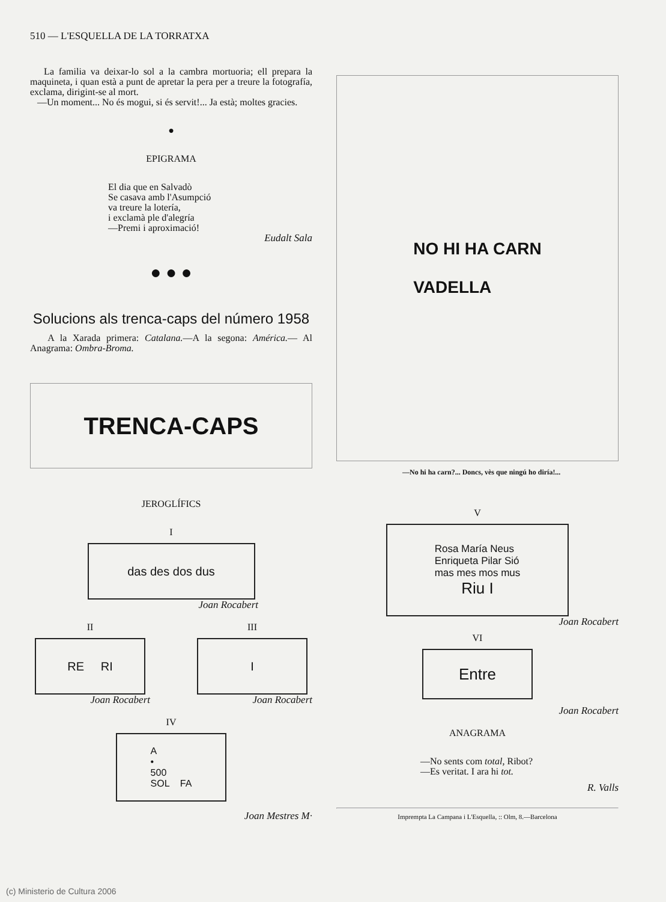510 — L'ESQUELLA DE LA TORRATXA
La familia va deixar-lo sol a la cambra mortuoria; ell prepara la maquineta, i quan està a punt de apretar la pera per a treure la fotografía, exclama, dirigint-se al mort.
—Un moment... No és mogui, si és servit!... Ja està; moltes gracies.
●
EPIGRAMA
El dia que en Salvadò
Se casava amb l'Asumpció
va treure la lotería,
i exclamà ple d'alegría
—Premi i aproximació!
Eudalt Sala
● ● ●
Solucions als trenca-caps del número 1958
A la Xarada primera: Catalana.—A la segona: América.— Al Anagrama: Ombra-Broma.
TRENCA-CAPS
JEROGLÍFICS
I
das des dos dus
Joan Rocabert
II
RE RI
Joan Rocabert
III
I
Joan Rocabert
IV
A
•
500
SOL FA
Joan Mestres M·
NO HI HA CARN
VADELLA
—No hi ha carn?... Doncs, vès que ningú ho diría!...
V
Rosa María Neus
Enriqueta Pilar Sió
mas mes mos mus
Riu I
Joan Rocabert
VI
Entre
Joan Rocabert
ANAGRAMA
—No sents com total, Ribot?
—Es veritat. I ara hi tot.
R. Valls
Imprempta La Campana i L'Esquella, :: Olm, 8.—Barcelona
(c) Ministerio de Cultura 2006